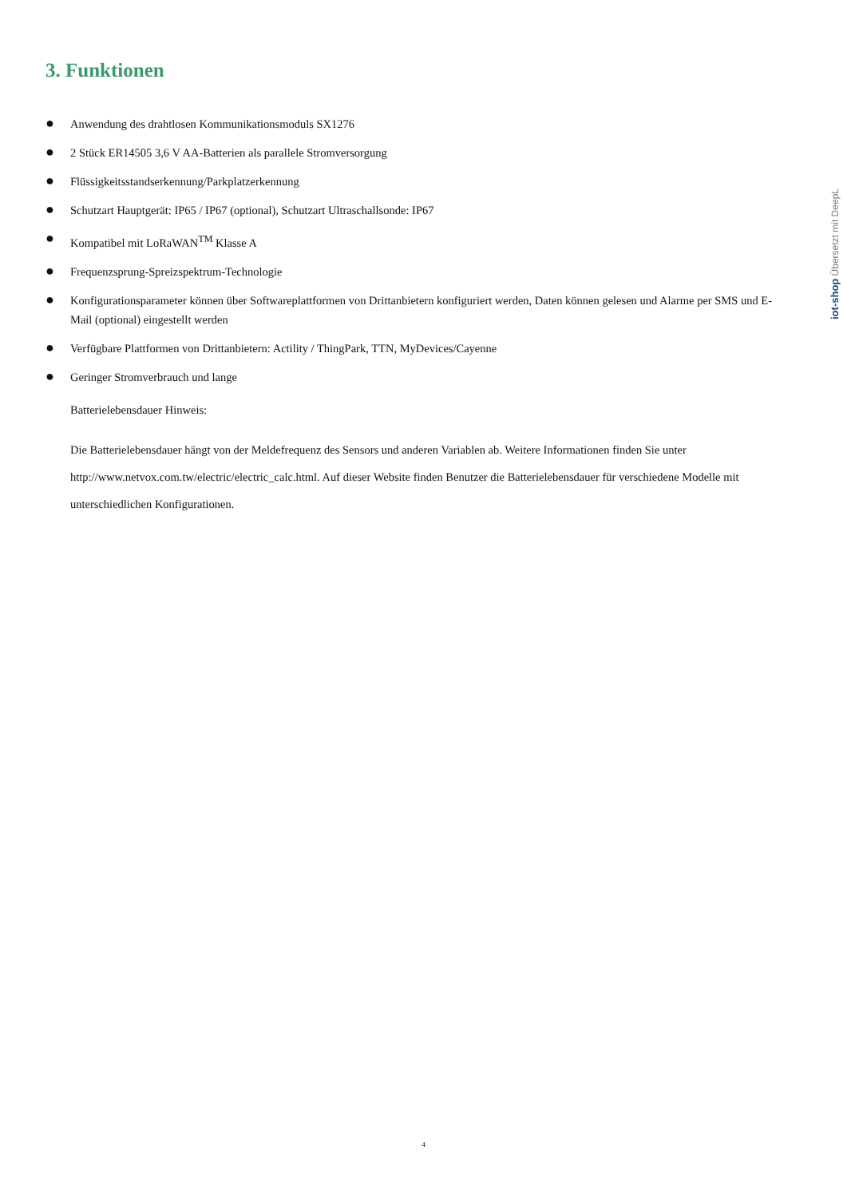3. Funktionen
● Anwendung des drahtlosen Kommunikationsmoduls SX1276
● 2 Stück ER14505 3,6 V AA-Batterien als parallele Stromversorgung
● Flüssigkeitsstandserkennung/Parkplatzerkennung
● Schutzart Hauptgerät: IP65 / IP67 (optional), Schutzart Ultraschallsonde: IP67
● Kompatibel mit LoRaWAN<sup>TM</sup> Klasse A
● Frequenzsprung-Spreizspektrum-Technologie
● Konfigurationsparameter können über Softwareplattformen von Drittanbietern konfiguriert werden, Daten können gelesen und Alarme per SMS und E-Mail (optional) eingestellt werden
● Verfügbare Plattformen von Drittanbietern: Actility / ThingPark, TTN, MyDevices/Cayenne
● Geringer Stromverbrauch und lange
Batterielebensdauer Hinweis:
Die Batterielebensdauer hängt von der Meldefrequenz des Sensors und anderen Variablen ab. Weitere Informationen finden Sie unter http://www.netvox.com.tw/electric/electric_calc.html. Auf dieser Website finden Benutzer die Batterielebensdauer für verschiedene Modelle mit unterschiedlichen Konfigurationen.
iot-shop Übersetzt mit DeepL
4